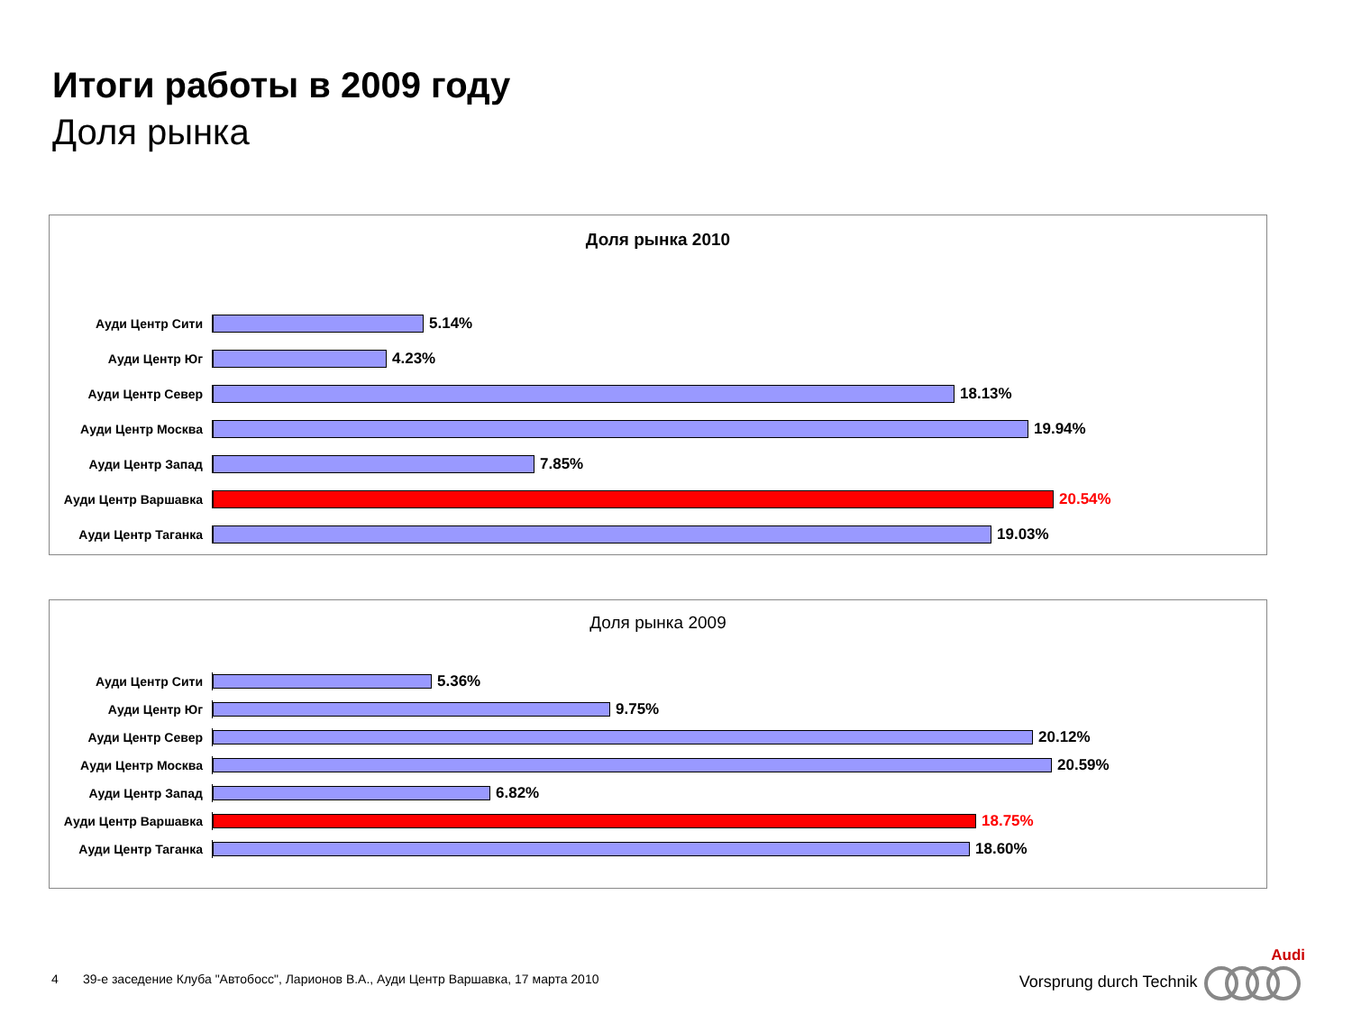Итоги работы в 2009 году
Доля рынка
Доля рынка 2010
Ауди Центр Сити
5.14%
Ауди Центр Юг
4.23%
Ауди Центр Север
18.13%
Ауди Центр Москва
19.94%
Ауди Центр Запад
7.85%
Ауди Центр Варшавка
20.54%
Ауди Центр Таганка
19.03%
Доля рынка 2009
Ауди Центр Сити
5.36%
Ауди Центр Юг
9.75%
Ауди Центр Север
20.12%
Ауди Центр Москва
20.59%
Ауди Центр Запад
6.82%
Ауди Центр Варшавка
18.75%
Ауди Центр Таганка
18.60%
4 39-е заседение Клуба "Автобосс", Ларионов В.А., Ауди Центр Варшавка, 17 марта 2010
Audi
Vorsprung durch Technik